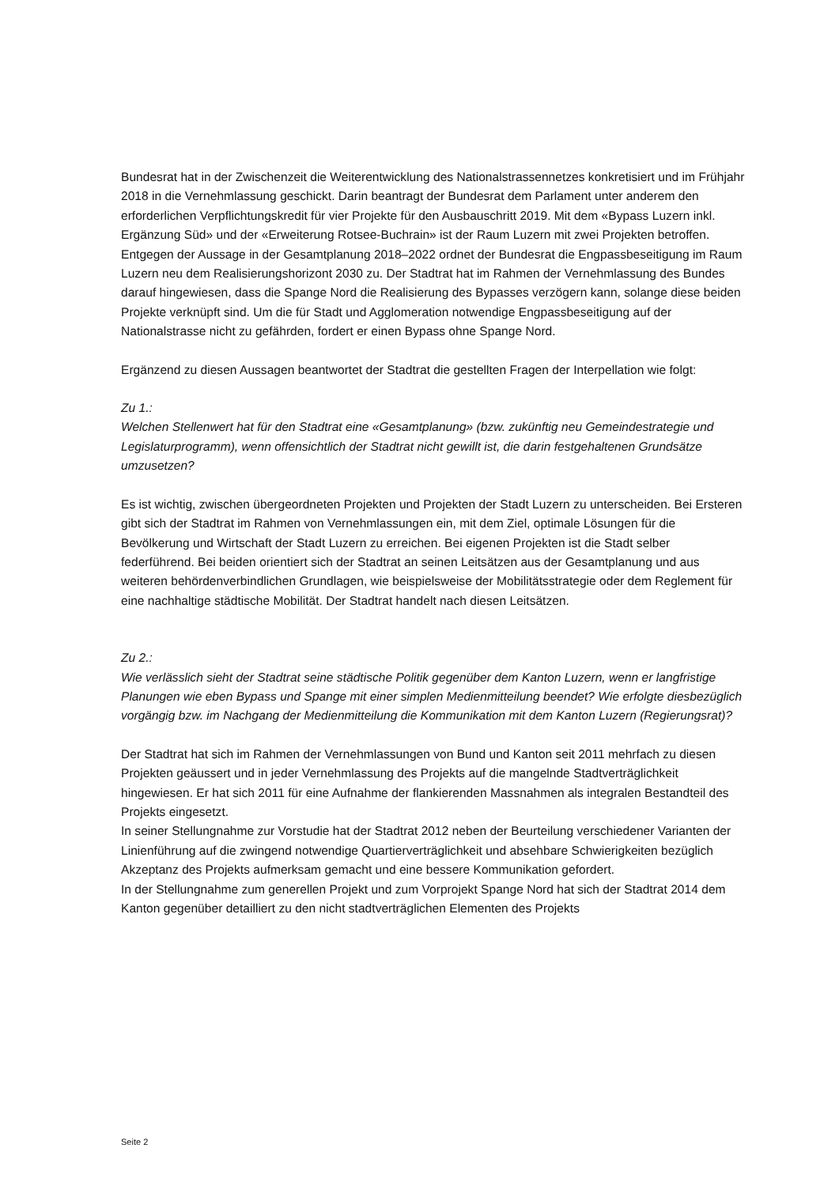Bundesrat hat in der Zwischenzeit die Weiterentwicklung des Nationalstrassennetzes konkretisiert und im Frühjahr 2018 in die Vernehmlassung geschickt. Darin beantragt der Bundesrat dem Parlament unter anderem den erforderlichen Verpflichtungskredit für vier Projekte für den Ausbauschritt 2019. Mit dem «Bypass Luzern inkl. Ergänzung Süd» und der «Erweiterung Rotsee-Buchrain» ist der Raum Luzern mit zwei Projekten betroffen. Entgegen der Aussage in der Gesamtplanung 2018–2022 ordnet der Bundesrat die Engpassbeseitigung im Raum Luzern neu dem Realisierungshorizont 2030 zu. Der Stadtrat hat im Rahmen der Vernehmlassung des Bundes darauf hingewiesen, dass die Spange Nord die Realisierung des Bypasses verzögern kann, solange diese beiden Projekte verknüpft sind. Um die für Stadt und Agglomeration notwendige Engpassbeseitigung auf der Nationalstrasse nicht zu gefährden, fordert er einen Bypass ohne Spange Nord.
Ergänzend zu diesen Aussagen beantwortet der Stadtrat die gestellten Fragen der Interpellation wie folgt:
Zu 1.:
Welchen Stellenwert hat für den Stadtrat eine «Gesamtplanung» (bzw. zukünftig neu Gemeindestrategie und Legislaturprogramm), wenn offensichtlich der Stadtrat nicht gewillt ist, die darin festgehaltenen Grundsätze umzusetzen?
Es ist wichtig, zwischen übergeordneten Projekten und Projekten der Stadt Luzern zu unterscheiden. Bei Ersteren gibt sich der Stadtrat im Rahmen von Vernehmlassungen ein, mit dem Ziel, optimale Lösungen für die Bevölkerung und Wirtschaft der Stadt Luzern zu erreichen. Bei eigenen Projekten ist die Stadt selber federführend. Bei beiden orientiert sich der Stadtrat an seinen Leitsätzen aus der Gesamtplanung und aus weiteren behördenverbindlichen Grundlagen, wie beispielsweise der Mobilitätsstrategie oder dem Reglement für eine nachhaltige städtische Mobilität. Der Stadtrat handelt nach diesen Leitsätzen.
Zu 2.:
Wie verlässlich sieht der Stadtrat seine städtische Politik gegenüber dem Kanton Luzern, wenn er langfristige Planungen wie eben Bypass und Spange mit einer simplen Medienmitteilung beendet? Wie erfolgte diesbezüglich vorgängig bzw. im Nachgang der Medienmitteilung die Kommunikation mit dem Kanton Luzern (Regierungsrat)?
Der Stadtrat hat sich im Rahmen der Vernehmlassungen von Bund und Kanton seit 2011 mehrfach zu diesen Projekten geäussert und in jeder Vernehmlassung des Projekts auf die mangelnde Stadtverträglichkeit hingewiesen. Er hat sich 2011 für eine Aufnahme der flankierenden Massnahmen als integralen Bestandteil des Projekts eingesetzt.
In seiner Stellungnahme zur Vorstudie hat der Stadtrat 2012 neben der Beurteilung verschiedener Varianten der Linienführung auf die zwingend notwendige Quartierverträglichkeit und absehbare Schwierigkeiten bezüglich Akzeptanz des Projekts aufmerksam gemacht und eine bessere Kommunikation gefordert.
In der Stellungnahme zum generellen Projekt und zum Vorprojekt Spange Nord hat sich der Stadtrat 2014 dem Kanton gegenüber detailliert zu den nicht stadtverträglichen Elementen des Projekts
Seite 2